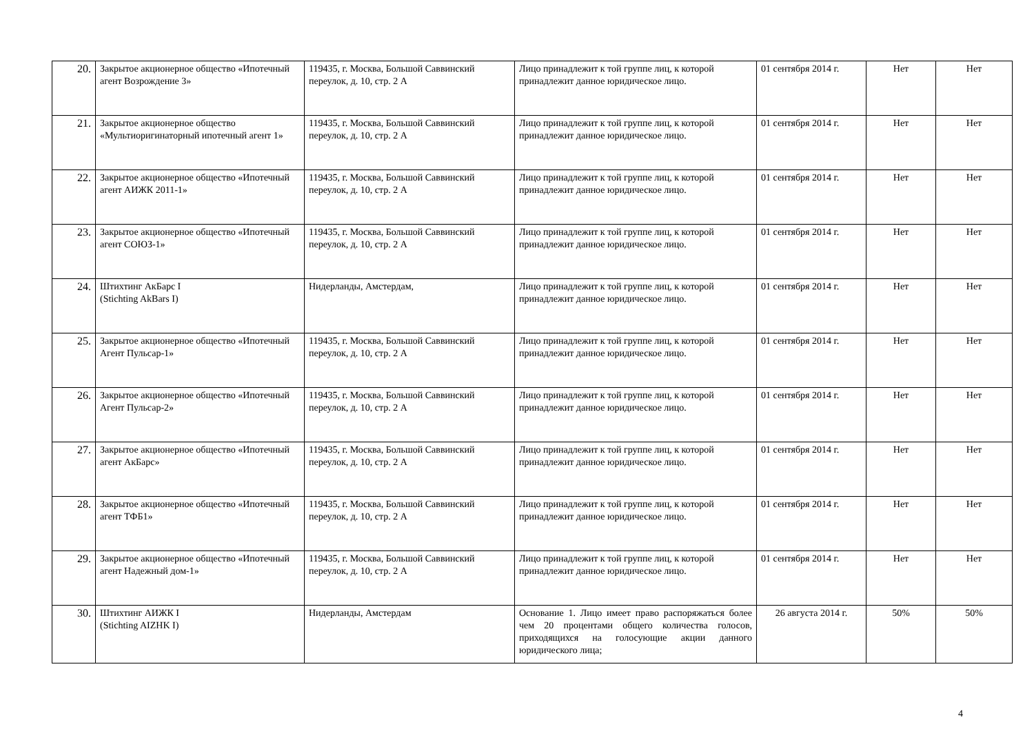| 20. | Закрытое акционерное общество «Ипотечный агент Возрождение 3» | 119435, г. Москва, Большой Саввинский переулок, д. 10, стр. 2 А | Лицо принадлежит к той группе лиц, к которой принадлежит данное юридическое лицо. | 01 сентября 2014 г. | Нет | Нет |
| 21. | Закрытое акционерное общество «Мультиоригинаторный ипотечный агент 1» | 119435, г. Москва, Большой Саввинский переулок, д. 10, стр. 2 А | Лицо принадлежит к той группе лиц, к которой принадлежит данное юридическое лицо. | 01 сентября 2014 г. | Нет | Нет |
| 22. | Закрытое акционерное общество «Ипотечный агент АИЖК 2011-1» | 119435, г. Москва, Большой Саввинский переулок, д. 10, стр. 2 А | Лицо принадлежит к той группе лиц, к которой принадлежит данное юридическое лицо. | 01 сентября 2014 г. | Нет | Нет |
| 23. | Закрытое акционерное общество «Ипотечный агент СОЮЗ-1» | 119435, г. Москва, Большой Саввинский переулок, д. 10, стр. 2 А | Лицо принадлежит к той группе лиц, к которой принадлежит данное юридическое лицо. | 01 сентября 2014 г. | Нет | Нет |
| 24. | Штихтинг АкБарс I (Stichting AkBars I) | Нидерланды, Амстердам, | Лицо принадлежит к той группе лиц, к которой принадлежит данное юридическое лицо. | 01 сентября 2014 г. | Нет | Нет |
| 25. | Закрытое акционерное общество «Ипотечный Агент Пульсар-1» | 119435, г. Москва, Большой Саввинский переулок, д. 10, стр. 2 А | Лицо принадлежит к той группе лиц, к которой принадлежит данное юридическое лицо. | 01 сентября 2014 г. | Нет | Нет |
| 26. | Закрытое акционерное общество «Ипотечный Агент Пульсар-2» | 119435, г. Москва, Большой Саввинский переулок, д. 10, стр. 2 А | Лицо принадлежит к той группе лиц, к которой принадлежит данное юридическое лицо. | 01 сентября 2014 г. | Нет | Нет |
| 27. | Закрытое акционерное общество «Ипотечный агент АкБарс» | 119435, г. Москва, Большой Саввинский переулок, д. 10, стр. 2 А | Лицо принадлежит к той группе лиц, к которой принадлежит данное юридическое лицо. | 01 сентября 2014 г. | Нет | Нет |
| 28. | Закрытое акционерное общество «Ипотечный агент ТФБ1» | 119435, г. Москва, Большой Саввинский переулок, д. 10, стр. 2 А | Лицо принадлежит к той группе лиц, к которой принадлежит данное юридическое лицо. | 01 сентября 2014 г. | Нет | Нет |
| 29. | Закрытое акционерное общество «Ипотечный агент Надежный дом-1» | 119435, г. Москва, Большой Саввинский переулок, д. 10, стр. 2 А | Лицо принадлежит к той группе лиц, к которой принадлежит данное юридическое лицо. | 01 сентября 2014 г. | Нет | Нет |
| 30. | Штихтинг АИЖК I (Stichting AIZHK I) | Нидерланды, Амстердам | Основание 1. Лицо имеет право распоряжаться более чем 20 процентами общего количества голосов, приходящихся на голосующие акции данного юридического лица; | 26 августа 2014 г. | 50% | 50% |
4